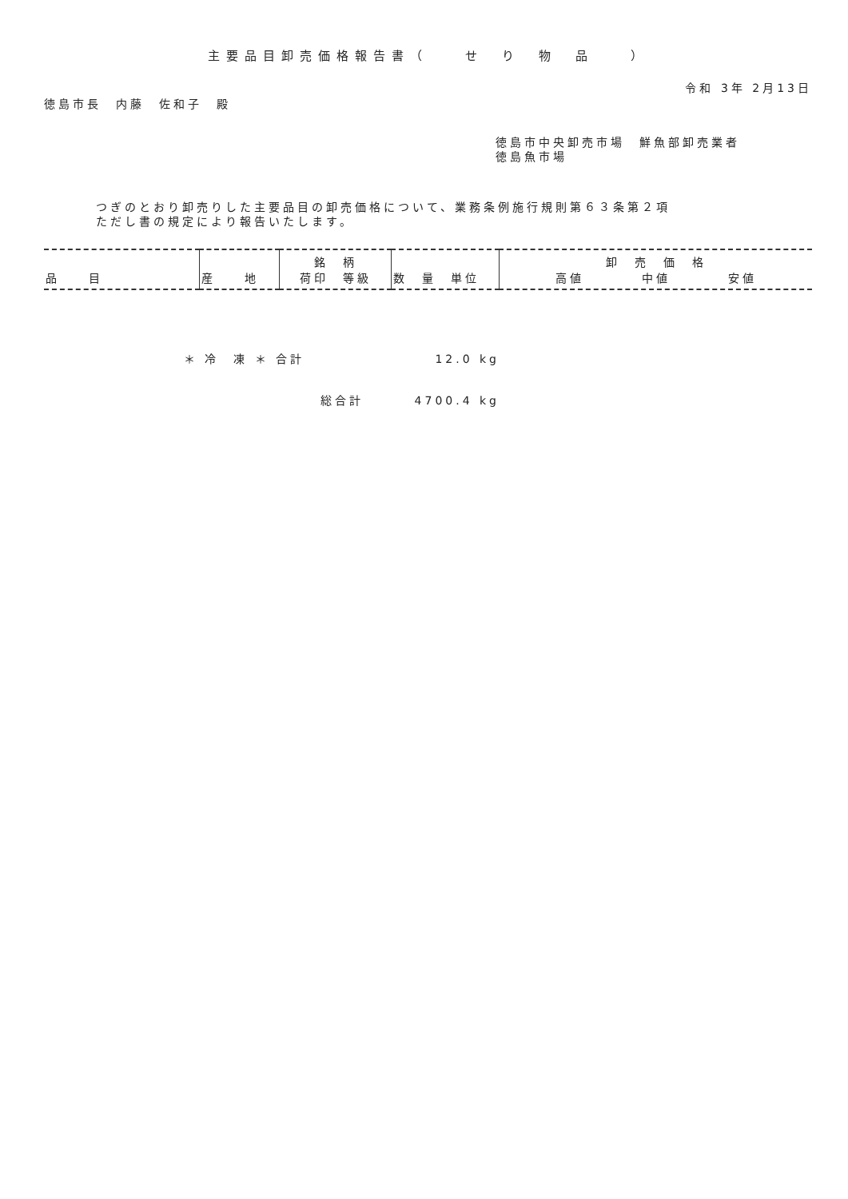主要品目卸売価格報告書（　　せ　り　物　品　　）
令和 3年 2月13日
徳島市長　内藤　佐和子　殿
徳島市中央卸売市場　鮮魚部卸売業者
徳島魚市場
つぎのとおり卸売りした主要品目の卸売価格について、業務条例施行規則第６３条第２項
ただし書の規定により報告いたします。
| 品 目 | 産 地 | 銘 柄 荷印 等級 | 数 量 単位 | 卸 売 価 格 高値 中値 安値 |
| --- | --- | --- | --- | --- |
＊ 冷　凍 ＊ 合計 12.0 kg
総合計 4700.4 kg